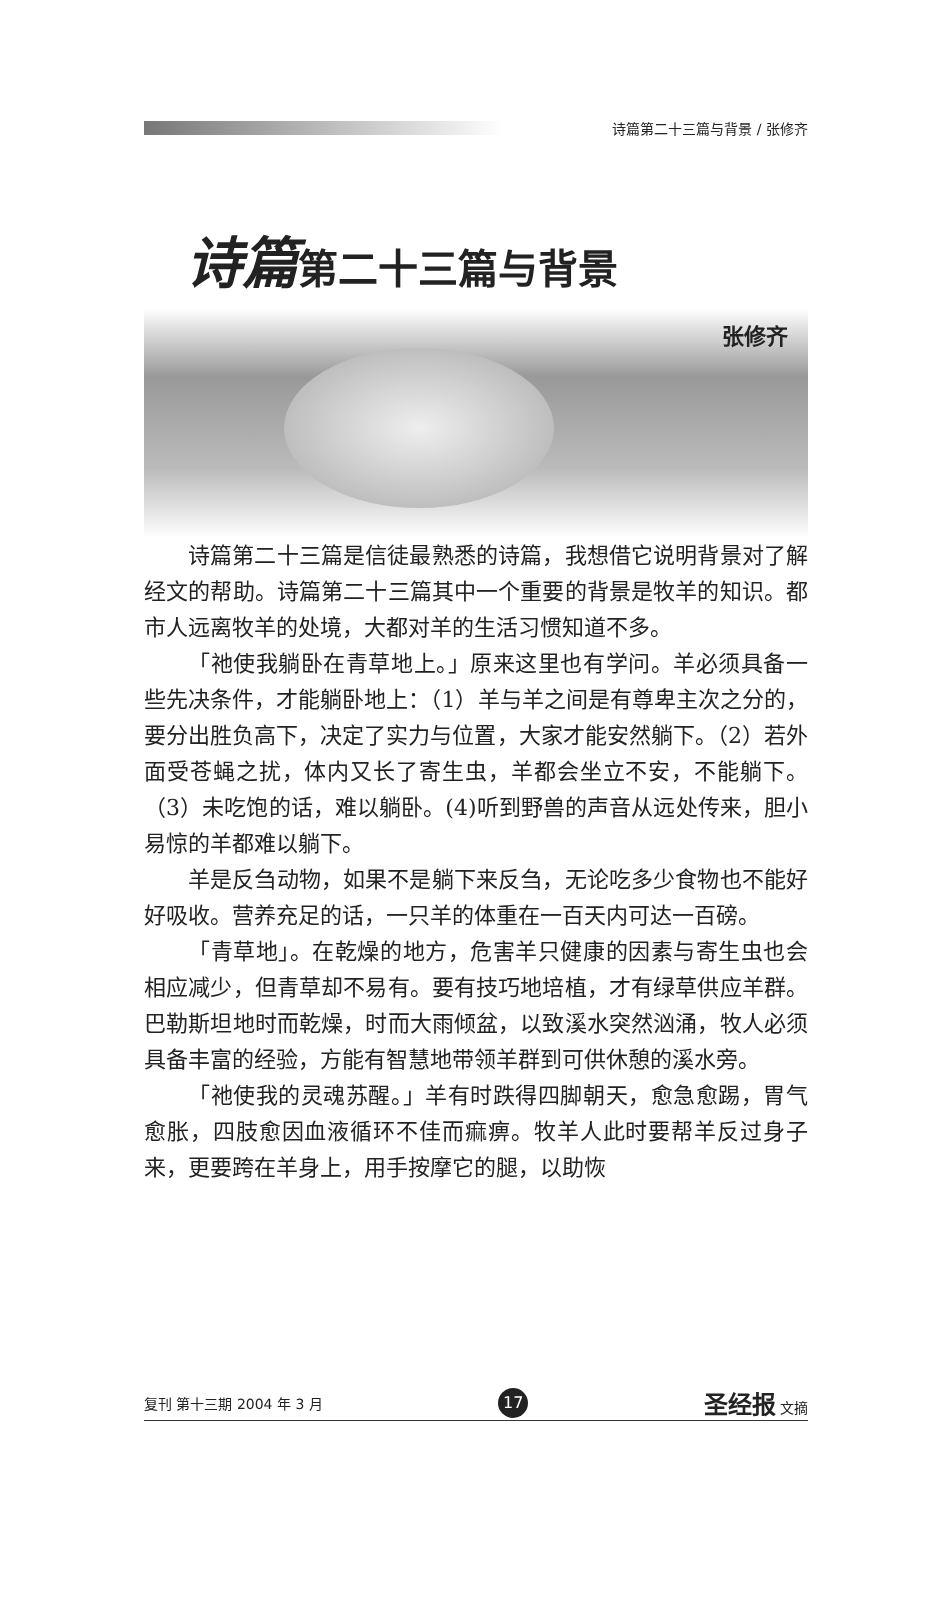诗篇第二十三篇与背景 / 张修齐
诗篇 第二十三篇与背景
张修齐
诗篇第二十三篇是信徒最熟悉的诗篇，我想借它说明背景对了解经文的帮助。诗篇第二十三篇其中一个重要的背景是牧羊的知识。都市人远离牧羊的处境，大都对羊的生活习惯知道不多。
「祂使我躺卧在青草地上。」原来这里也有学问。羊必须具备一些先决条件，才能躺卧地上：（1）羊与羊之间是有尊卑主次之分的，要分出胜负高下，决定了实力与位置，大家才能安然躺下。（2）若外面受苍蝇之扰，体内又长了寄生虫，羊都会坐立不安，不能躺下。（3）未吃饱的话，难以躺卧。(4)听到野兽的声音从远处传来，胆小易惊的羊都难以躺下。
羊是反刍动物，如果不是躺下来反刍，无论吃多少食物也不能好好吸收。营养充足的话，一只羊的体重在一百天内可达一百磅。
「青草地」。在乾燥的地方，危害羊只健康的因素与寄生虫也会相应减少，但青草却不易有。要有技巧地培植，才有绿草供应羊群。巴勒斯坦地时而乾燥，时而大雨倾盆，以致溪水突然汹涌，牧人必须具备丰富的经验，方能有智慧地带领羊群到可供休憩的溪水旁。
「祂使我的灵魂苏醒。」羊有时跌得四脚朝天，愈急愈踢，胃气愈胀，四肢愈因血液循环不佳而痲痹。牧羊人此时要帮羊反过身子来，更要跨在羊身上，用手按摩它的腿，以助恢
复刊 第十三期 2004 年 3 月 17 圣经报 文摘